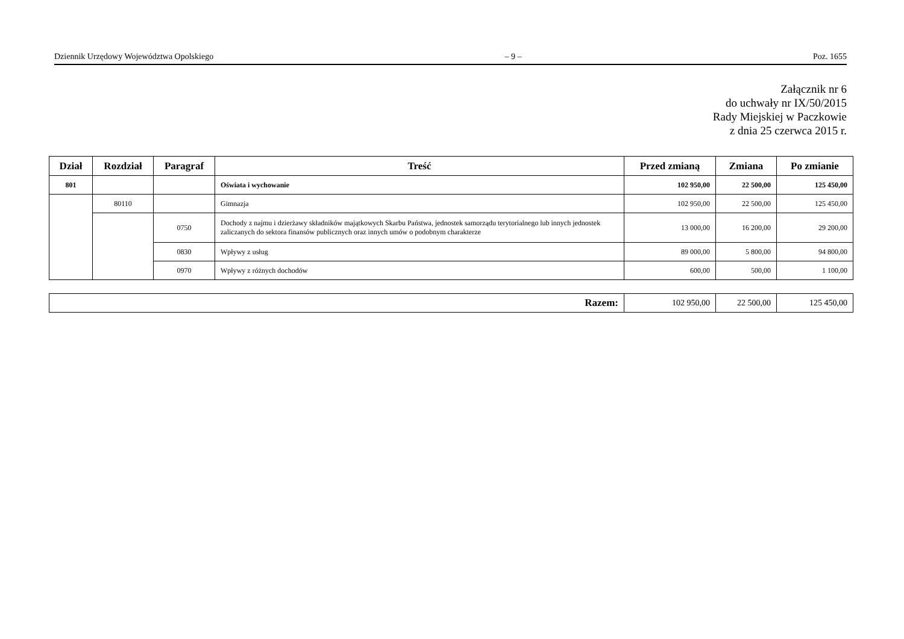Dziennik Urzędowy Województwa Opolskiego – 9 – Poz. 1655
Załącznik nr 6
do uchwały nr IX/50/2015
Rady Miejskiej w Paczkowie
z dnia 25 czerwca 2015 r.
| Dział | Rozdział | Paragraf | Treść | Przed zmianą | Zmiana | Po zmianie |
| --- | --- | --- | --- | --- | --- | --- |
| 801 | | | Oświata i wychowanie | 102 950,00 | 22 500,00 | 125 450,00 |
| | 80110 | | Gimnazja | 102 950,00 | 22 500,00 | 125 450,00 |
| | | 0750 | Dochody z najmu i dzierżawy składników majątkowych Skarbu Państwa, jednostek samorządu terytorialnego lub innych jednostek zaliczanych do sektora finansów publicznych oraz innych umów o podobnym charakterze | 13 000,00 | 16 200,00 | 29 200,00 |
| | | 0830 | Wpływy z usług | 89 000,00 | 5 800,00 | 94 800,00 |
| | | 0970 | Wpływy z różnych dochodów | 600,00 | 500,00 | 1 100,00 |
| Razem: | 102 950,00 | 22 500,00 | 125 450,00 |